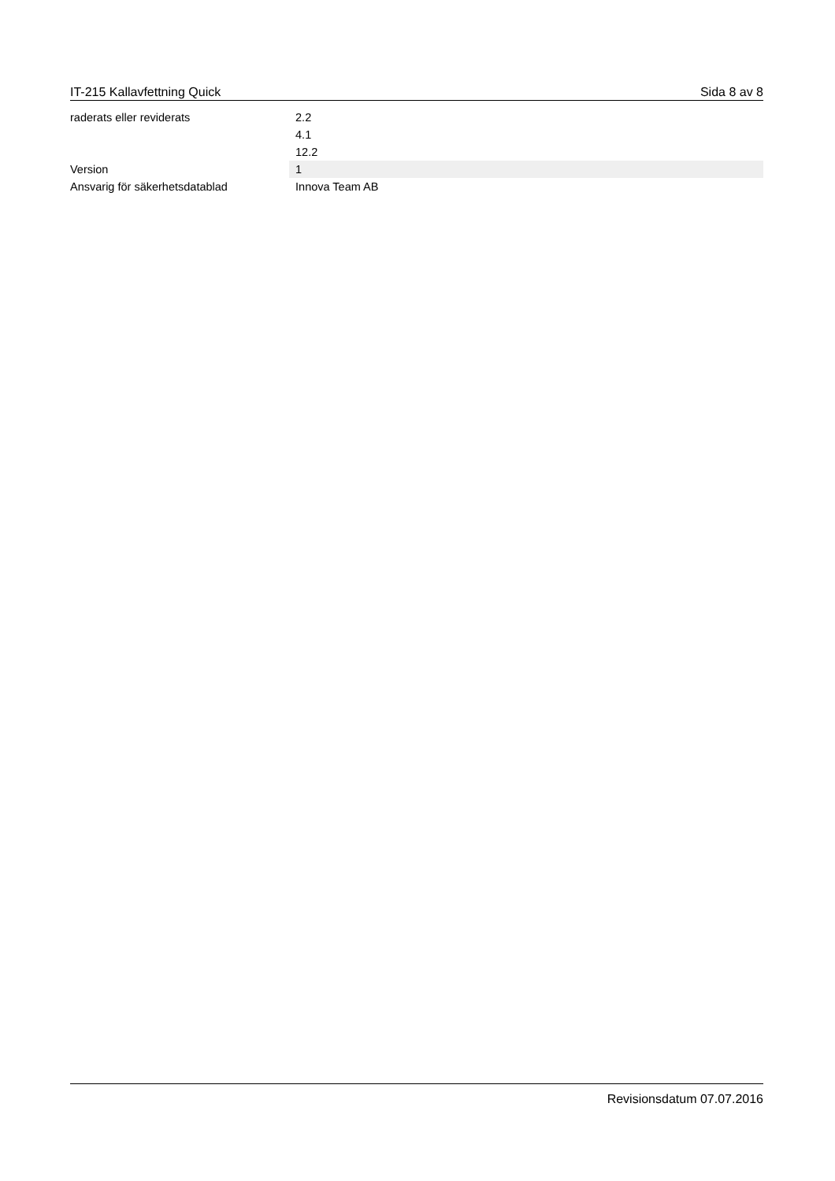IT-215 Kallavfettning Quick Sida 8 av 8
| raderats eller reviderats | 2.2 4.1 12.2 |
| Version | 1 |
| Ansvarig för säkerhetsdatablad | Innova Team AB |
Revisionsdatum 07.07.2016